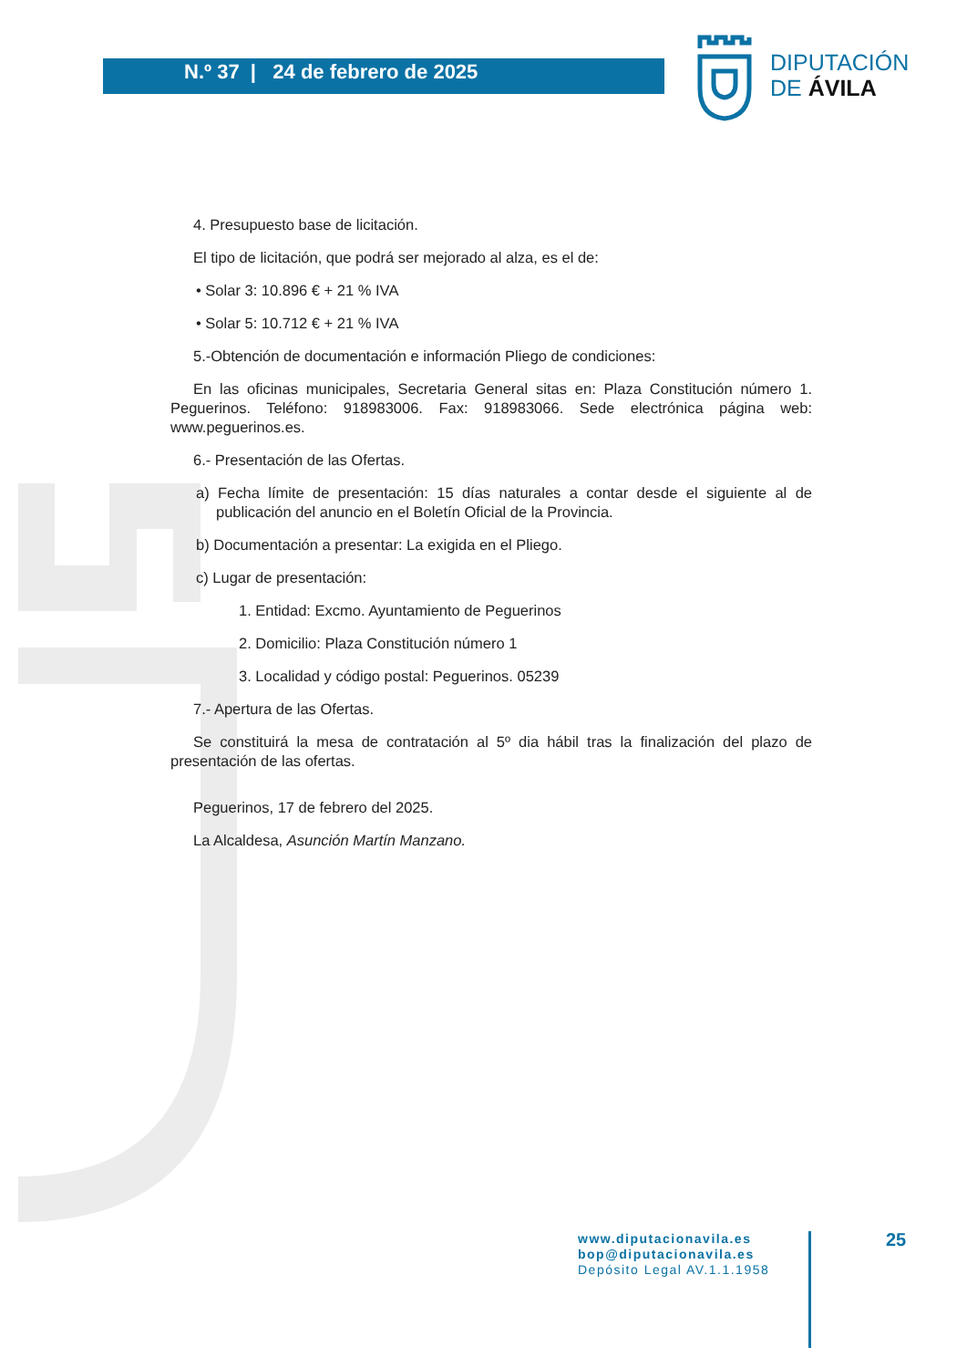N.º 37 | 24 de febrero de 2025
DIPUTACIÓN
DE ÁVILA
4. Presupuesto base de licitación.
El tipo de licitación, que podrá ser mejorado al alza, es el de:
• Solar 3: 10.896 € + 21 % IVA
• Solar 5: 10.712 € + 21 % IVA
5.-Obtención de documentación e información Pliego de condiciones:
En las oficinas municipales, Secretaria General sitas en: Plaza Constitución número 1. Peguerinos. Teléfono: 918983006. Fax: 918983066. Sede electrónica página web: www.peguerinos.es.
6.- Presentación de las Ofertas.
a) Fecha límite de presentación: 15 días naturales a contar desde el siguiente al de publicación del anuncio en el Boletín Oficial de la Provincia.
b) Documentación a presentar: La exigida en el Pliego.
c) Lugar de presentación:
1. Entidad: Excmo. Ayuntamiento de Peguerinos
2. Domicilio: Plaza Constitución número 1
3. Localidad y código postal: Peguerinos. 05239
7.- Apertura de las Ofertas.
Se constituirá la mesa de contratación al 5º dia hábil tras la finalización del plazo de presentación de las ofertas.
Peguerinos, 17 de febrero del 2025.
La Alcaldesa, Asunción Martín Manzano.
www.diputacionavila.es
bop@diputacionavila.es
Depósito Legal AV.1.1.1958
25